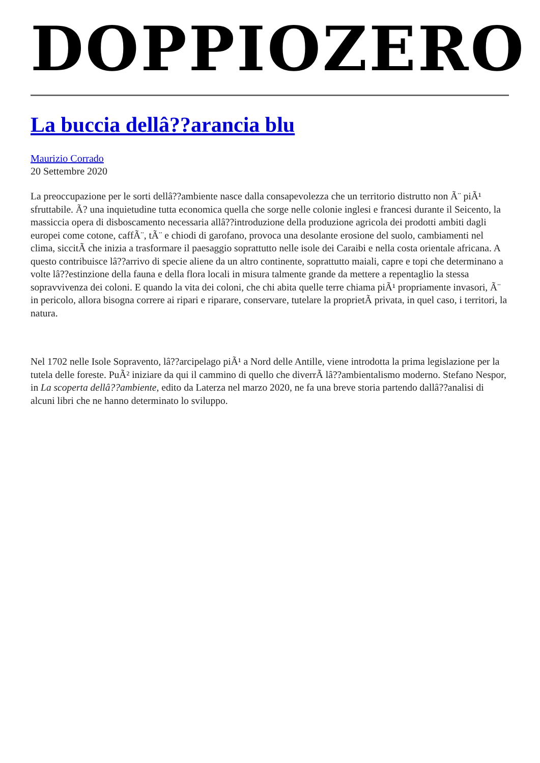DOPPIOZERO
La buccia dellâ??arancia blu
Maurizio Corrado
20 Settembre 2020
La preoccupazione per le sorti dellâ??ambiente nasce dalla consapevolezza che un territorio distrutto non Ã¨ piÃ¹ sfruttabile. Ã? una inquietudine tutta economica quella che sorge nelle colonie inglesi e francesi durante il Seicento, la massiccia opera di disboscamento necessaria allâ??introduzione della produzione agricola dei prodotti ambiti dagli europei come cotone, caffÃ¨, tÃ¨ e chiodi di garofano, provoca una desolante erosione del suolo, cambiamenti nel clima, siccitÃ che inizia a trasformare il paesaggio soprattutto nelle isole dei Caraibi e nella costa orientale africana. A questo contribuisce lâ??arrivo di specie aliene da un altro continente, soprattutto maiali, capre e topi che determinano a volte lâ??estinzione della fauna e della flora locali in misura talmente grande da mettere a repentaglio la stessa sopravvivenza dei coloni. E quando la vita dei coloni, che chi abita quelle terre chiama piÃ¹ propriamente invasori, Ã¨ in pericolo, allora bisogna correre ai ripari e riparare, conservare, tutelare la proprietÃ privata, in quel caso, i territori, la natura.
Nel 1702 nelle Isole Sopravento, lâ??arcipelago piÃ¹ a Nord delle Antille, viene introdotta la prima legislazione per la tutela delle foreste. PuÃ² iniziare da qui il cammino di quello che diverrÃ lâ??ambientalismo moderno. Stefano Nespor, in La scoperta dellâ??ambiente, edito da Laterza nel marzo 2020, ne fa una breve storia partendo dallâ??analisi di alcuni libri che ne hanno determinato lo sviluppo.